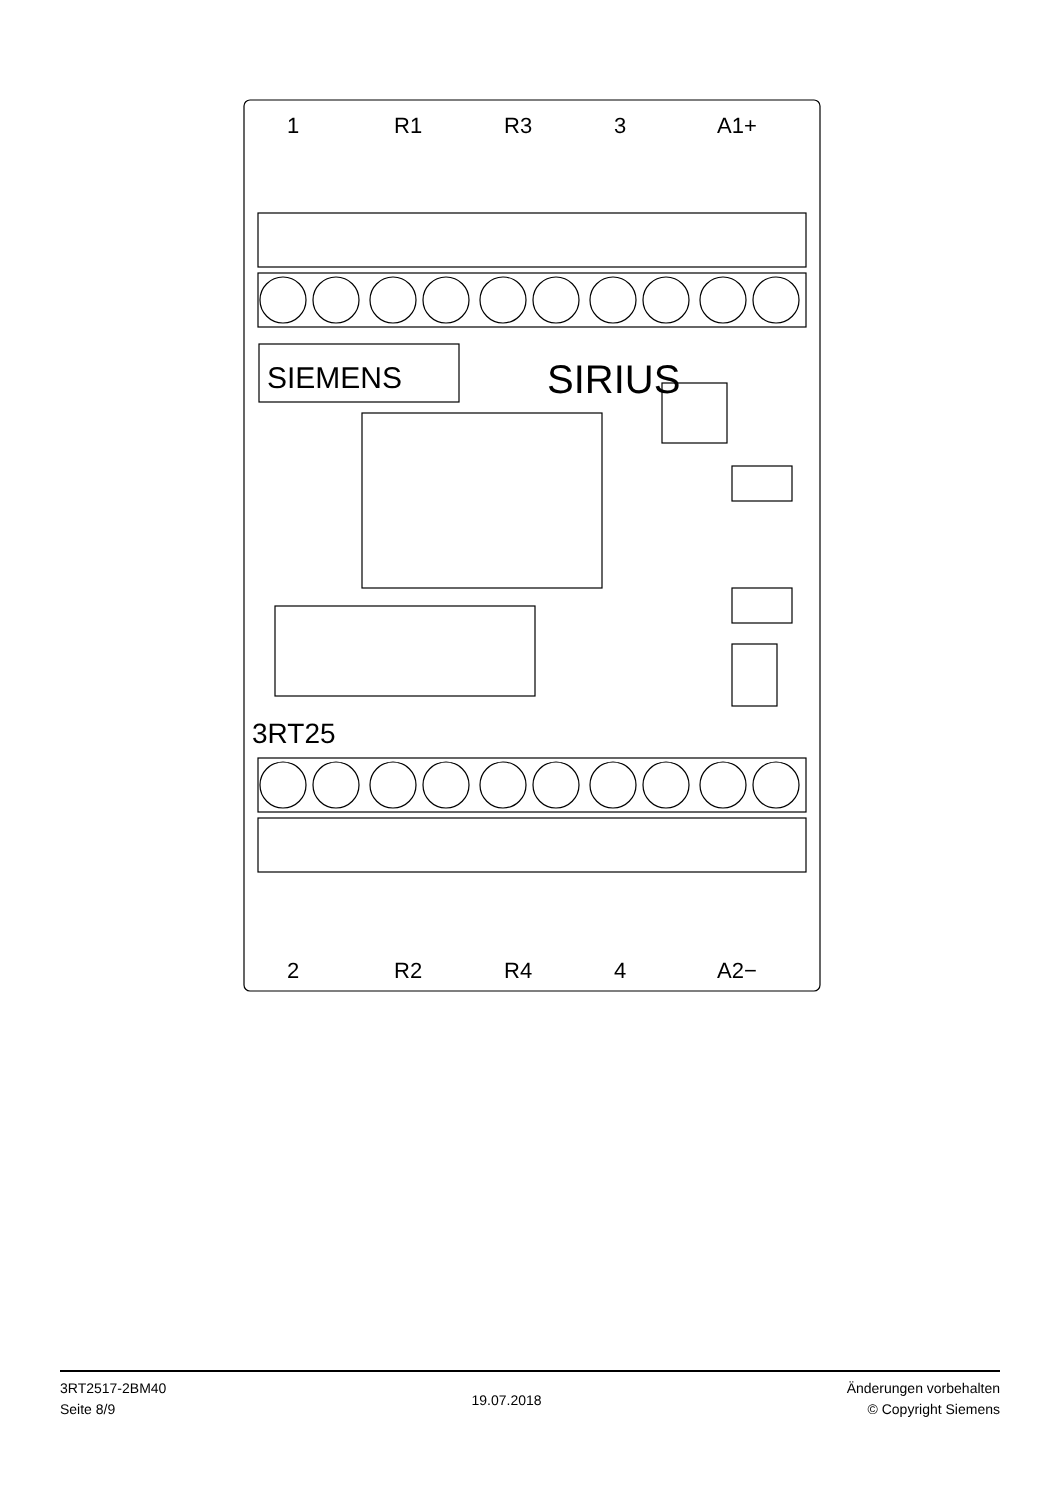1
R1
R3
3
A1+
2
R2
R4
4
A2−
SIEMENS
SIRIUS
3RT25
3RT2517-2BM40
Seite 8/9
19.07.2018
Änderungen vorbehalten
© Copyright Siemens